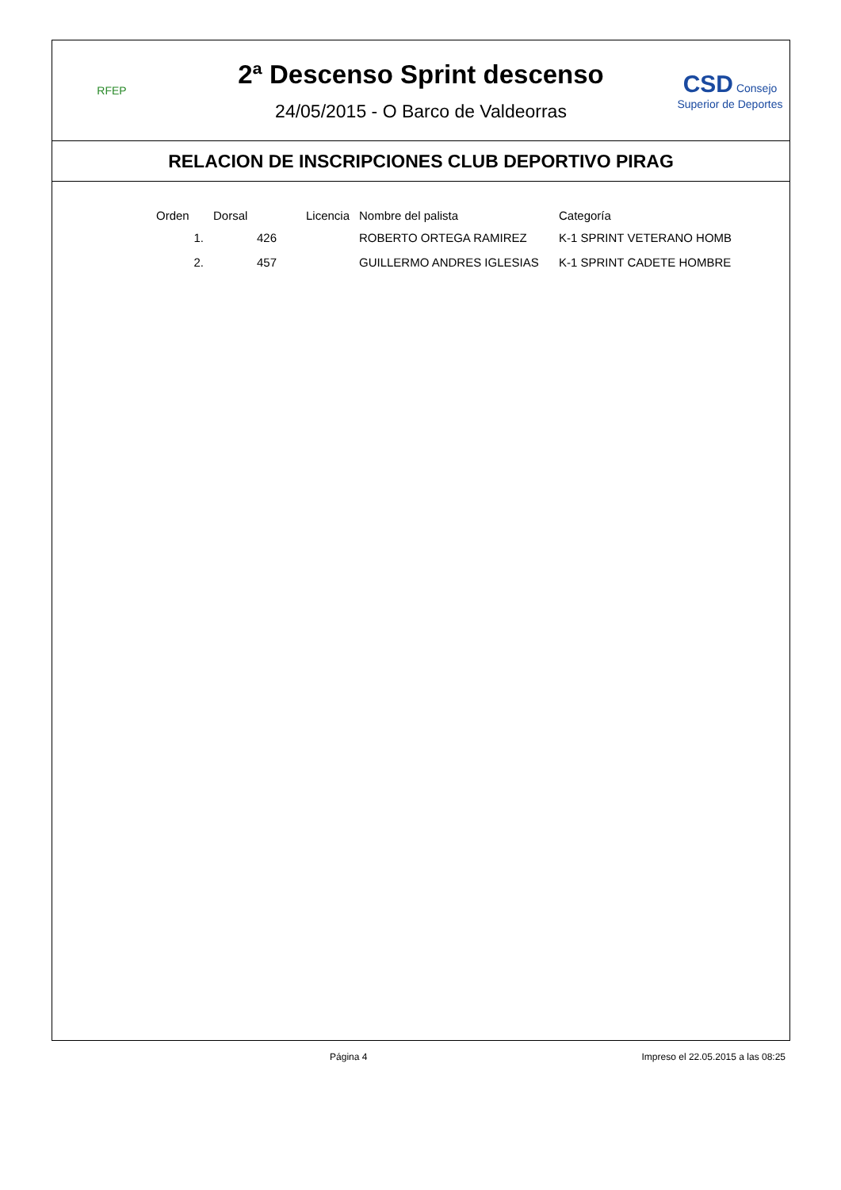RFEP
2ª Descenso Sprint descenso
24/05/2015 - O Barco de Valdeorras
CSD Consejo Superior de Deportes
RELACION DE INSCRIPCIONES CLUB DEPORTIVO PIRAG
| Orden | Dorsal | Licencia | Nombre del palista | Categoría |
| --- | --- | --- | --- | --- |
| 1. | 426 | | ROBERTO ORTEGA RAMIREZ | K-1 SPRINT VETERANO HOMB |
| 2. | 457 | | GUILLERMO ANDRES IGLESIAS | K-1 SPRINT CADETE HOMBRE |
Página 4 Impreso el 22.05.2015 a las 08:25